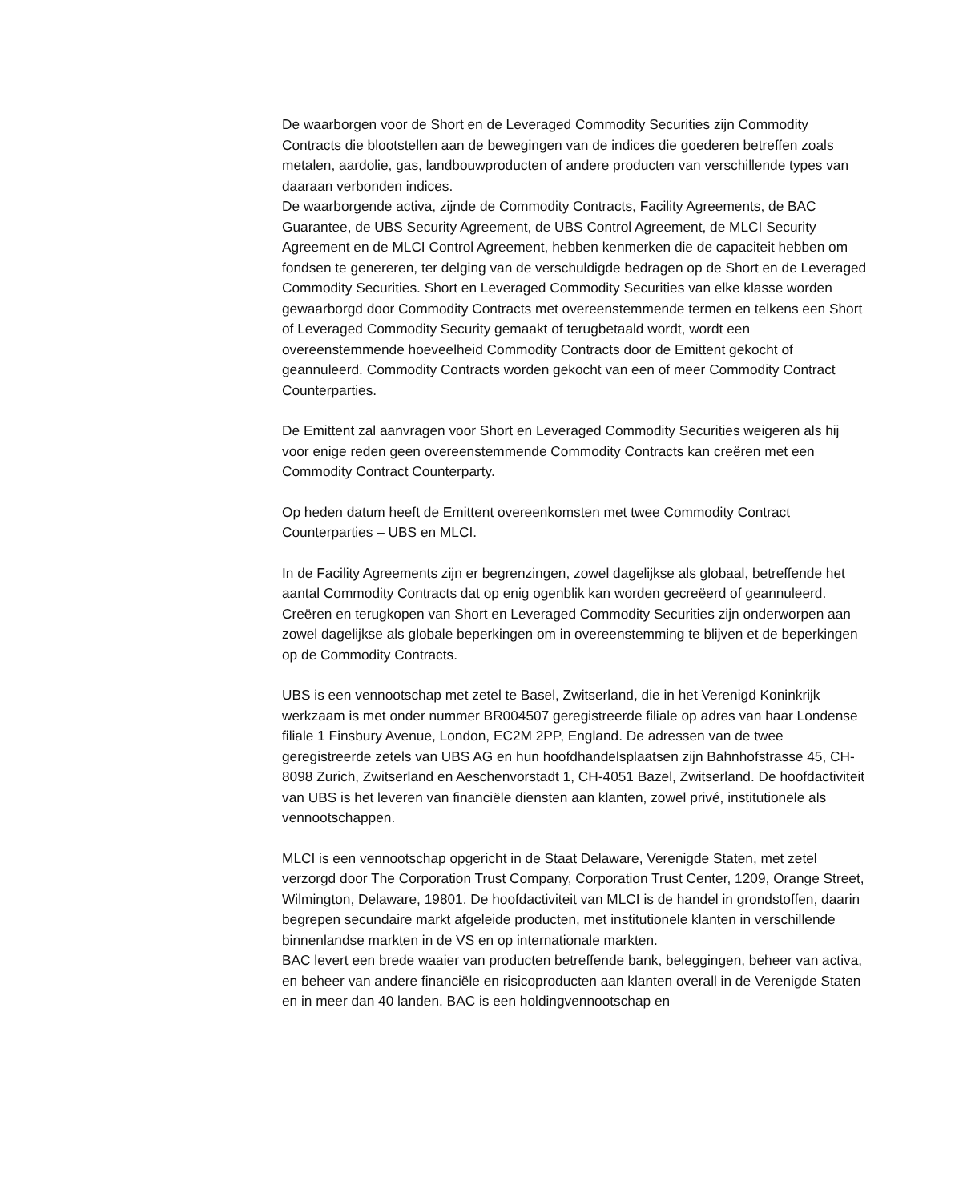De waarborgen voor de Short en de Leveraged Commodity Securities zijn Commodity Contracts die blootstellen aan de bewegingen van de indices die goederen betreffen zoals metalen, aardolie, gas, landbouwproducten of andere producten van verschillende types van daaraan verbonden indices.
De waarborgende activa, zijnde de Commodity Contracts, Facility Agreements, de BAC Guarantee, de UBS Security Agreement, de UBS Control Agreement, de MLCI Security Agreement en de MLCI Control Agreement, hebben kenmerken die de capaciteit hebben om fondsen te genereren, ter delging van de verschuldigde bedragen op de Short en de Leveraged Commodity Securities. Short en Leveraged Commodity Securities van elke klasse worden gewaarborgd door Commodity Contracts met overeenstemmende termen en telkens een Short of Leveraged Commodity Security gemaakt of terugbetaald wordt, wordt een overeenstemmende hoeveelheid Commodity Contracts door de Emittent gekocht of geannuleerd. Commodity Contracts worden gekocht van een of meer Commodity Contract Counterparties.
De Emittent zal aanvragen voor Short en Leveraged Commodity Securities weigeren als hij voor enige reden geen overeenstemmende Commodity Contracts kan creëren met een Commodity Contract Counterparty.
Op heden datum heeft de Emittent overeenkomsten met twee Commodity Contract Counterparties – UBS en MLCI.
In de Facility Agreements zijn er begrenzingen, zowel dagelijkse als globaal, betreffende het aantal Commodity Contracts dat op enig ogenblik kan worden gecreëerd of geannuleerd. Creëren en terugkopen van Short en Leveraged Commodity Securities zijn onderworpen aan zowel dagelijkse als globale beperkingen om in overeenstemming te blijven et de beperkingen op de Commodity Contracts.
UBS is een vennootschap met zetel te Basel, Zwitserland, die in het Verenigd Koninkrijk werkzaam is met onder nummer BR004507 geregistreerde filiale op adres van haar Londense filiale 1 Finsbury Avenue, London, EC2M 2PP, England. De adressen van de twee geregistreerde zetels van UBS AG en hun hoofdhandelsplaatsen zijn Bahnhofstrasse 45, CH-8098 Zurich, Zwitserland en Aeschenvorstadt 1, CH-4051 Bazel, Zwitserland. De hoofdactiviteit van UBS is het leveren van financiële diensten aan klanten, zowel privé, institutionele als vennootschappen.
MLCI is een vennootschap opgericht in de Staat Delaware, Verenigde Staten, met zetel verzorgd door The Corporation Trust Company, Corporation Trust Center, 1209, Orange Street, Wilmington, Delaware, 19801. De hoofdactiviteit van MLCI is de handel in grondstoffen, daarin begrepen secundaire markt afgeleide producten, met institutionele klanten in verschillende binnenlandse markten in de VS en op internationale markten.
BAC levert een brede waaier van producten betreffende bank, beleggingen, beheer van activa, en beheer van andere financiële en risicoproducten aan klanten overall in de Verenigde Staten en in meer dan 40 landen. BAC is een holdingvennootschap en